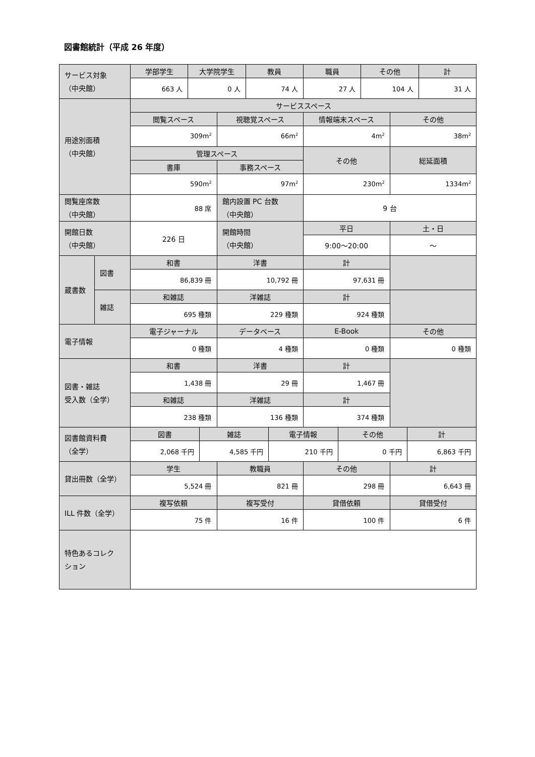図書館統計（平成 26 年度）
| サービス対象 （中央館） | 学部学生 | 大学院学生 | 教員 | 職員 | その他 | 計 |
| | 663 人 | 0 人 | 74 人 | 27 人 | 104 人 | 31 人 |
| 用途別面積 （中央館） | サービススペース | | | |
| | 閲覧スペース | 視聴覚スペース | 情報端末スペース | その他 |
| | 309m<sup>2</sup> | 66m<sup>2</sup> | 4m<sup>2</sup> | 38m<sup>2</sup> |
| | 管理スペース | | その他 | 総延面積 |
| | 書庫 | 事務スペース | | |
| | 590m<sup>2</sup> | 97m<sup>2</sup> | 230m<sup>2</sup> | 1334m<sup>2</sup> |
| 閲覧座席数 （中央館） | 88 席 | 館内設置 PC 台数 （中央館） | 9 台 |
| 開館日数 （中央館） | 226 日 | 開館時間 （中央館） | 平日 | 土・日 |
| | | | 9:00～20:00 | ～ |
| 蔵書数 | 図書 | 和書 | 洋書 | 計 | |
| | | 86,839 冊 | 10,792 冊 | 97,631 冊 | |
| | 雑誌 | 和雑誌 | 洋雑誌 | 計 | |
| | | 695 種類 | 229 種類 | 924 種類 | |
| 電子情報 | 電子ジャーナル | データベース | E-Book | その他 |
| | 0 種類 | 4 種類 | 0 種類 | 0 種類 |
| 図書・雑誌 受入数（全学） | 和書 | 洋書 | 計 | |
| | 1,438 冊 | 29 冊 | 1,467 冊 | |
| | 和雑誌 | 洋雑誌 | 計 | |
| | 238 種類 | 136 種類 | 374 種類 | |
| 図書館資料費 （全学） | 図書 | 雑誌 | 電子情報 | その他 | 計 |
| | 2,068 千円 | 4,585 千円 | 210 千円 | 0 千円 | 6,863 千円 |
| 貸出冊数（全学） | 学生 | 教職員 | その他 | 計 |
| | 5,524 冊 | 821 冊 | 298 冊 | 6,643 冊 |
| ILL 件数（全学） | 複写依頼 | 複写受付 | 貸借依頼 | 貸借受付 |
| | 75 件 | 16 件 | 100 件 | 6 件 |
| 特色あるコレク ション | |